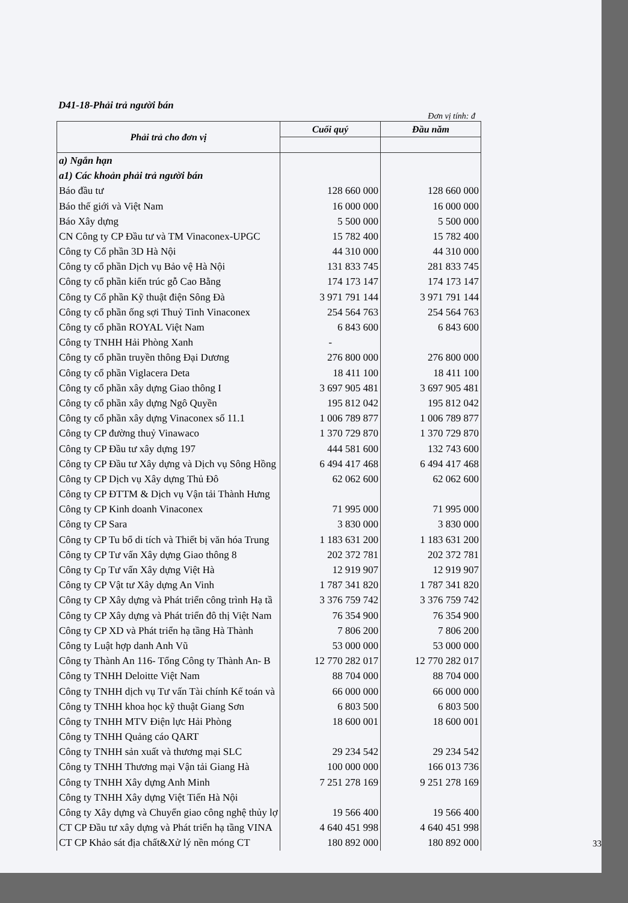D41-18-Phải trả người bán
Đơn vị tính: đ
| Phải trả cho đơn vị | Cuối quý | Đầu năm |
| --- | --- | --- |
| a) Ngắn hạn | | |
| a1) Các khoản phải trả người bán | | |
| Báo đầu tư | 128 660 000 | 128 660 000 |
| Báo thế giới và Việt Nam | 16 000 000 | 16 000 000 |
| Báo Xây dựng | 5 500 000 | 5 500 000 |
| CN Công ty CP Đầu tư và TM Vinaconex-UPGC | 15 782 400 | 15 782 400 |
| Công ty Cổ phần 3D Hà Nội | 44 310 000 | 44 310 000 |
| Công ty cổ phần Dịch vụ Bảo vệ Hà Nội | 131 833 745 | 281 833 745 |
| Công ty cổ phần kiến trúc gỗ Cao Bằng | 174 173 147 | 174 173 147 |
| Công ty Cổ phần Kỹ thuật điện Sông Đà | 3 971 791 144 | 3 971 791 144 |
| Công ty cổ phần ống sợi Thuỷ Tinh Vinaconex | 254 564 763 | 254 564 763 |
| Công ty cổ phần ROYAL Việt Nam | 6 843 600 | 6 843 600 |
| Công ty TNHH Hải Phòng Xanh | - | |
| Công ty cổ phần truyền thông Đại Dương | 276 800 000 | 276 800 000 |
| Công ty cổ phần Viglacera Deta | 18 411 100 | 18 411 100 |
| Công ty cổ phần xây dựng Giao thông I | 3 697 905 481 | 3 697 905 481 |
| Công ty cổ phần xây dựng Ngô Quyền | 195 812 042 | 195 812 042 |
| Công ty cổ phần xây dựng Vinaconex số 11.1 | 1 006 789 877 | 1 006 789 877 |
| Công ty CP đường thuỷ Vinawaco | 1 370 729 870 | 1 370 729 870 |
| Công ty CP Đầu tư xây dựng 197 | 444 581 600 | 132 743 600 |
| Công ty CP Đầu tư Xây dựng và Dịch vụ Sông Hồng | 6 494 417 468 | 6 494 417 468 |
| Công ty CP Dịch vụ Xây dựng Thủ Đô | 62 062 600 | 62 062 600 |
| Công ty CP ĐTTM & Dịch vụ Vận tải Thành Hưng | | |
| Công ty CP Kinh doanh Vinaconex | 71 995 000 | 71 995 000 |
| Công ty CP Sara | 3 830 000 | 3 830 000 |
| Công ty CP Tu bổ di tích và Thiết bị văn hóa Trung | 1 183 631 200 | 1 183 631 200 |
| Công ty CP Tư vấn Xây dựng Giao thông 8 | 202 372 781 | 202 372 781 |
| Công ty Cp Tư vấn Xây dựng Việt Hà | 12 919 907 | 12 919 907 |
| Công ty CP Vật tư Xây dựng An Vinh | 1 787 341 820 | 1 787 341 820 |
| Công ty CP Xây dựng và Phát triển công trình Hạ tầ | 3 376 759 742 | 3 376 759 742 |
| Công ty CP Xây dựng và Phát triển đô thị Việt Nam | 76 354 900 | 76 354 900 |
| Công ty CP XD và Phát triển hạ tầng Hà Thành | 7 806 200 | 7 806 200 |
| Công ty Luật hợp danh Anh Vũ | 53 000 000 | 53 000 000 |
| Công ty Thành An 116- Tổng Công ty Thành An- B | 12 770 282 017 | 12 770 282 017 |
| Công ty TNHH Deloitte Việt Nam | 88 704 000 | 88 704 000 |
| Công ty TNHH dịch vụ Tư vấn Tài chính Kế toán và | 66 000 000 | 66 000 000 |
| Công ty TNHH khoa học kỹ thuật Giang Sơn | 6 803 500 | 6 803 500 |
| Công ty TNHH MTV Điện lực Hải Phòng | 18 600 001 | 18 600 001 |
| Công ty TNHH Quảng cáo QART | | |
| Công ty TNHH sản xuất và thương mại SLC | 29 234 542 | 29 234 542 |
| Công ty TNHH Thương mại Vận tải Giang Hà | 100 000 000 | 166 013 736 |
| Công ty TNHH Xây dựng Anh Minh | 7 251 278 169 | 9 251 278 169 |
| Công ty TNHH Xây dựng Việt Tiến Hà Nội | | |
| Công ty Xây dựng và Chuyển giao công nghệ thủy lợ | 19 566 400 | 19 566 400 |
| CT CP Đầu tư xây dựng và Phát triển hạ tầng VINA | 4 640 451 998 | 4 640 451 998 |
| CT CP Khảo sát địa chất&Xử lý nền móng CT | 180 892 000 | 180 892 000 |
33